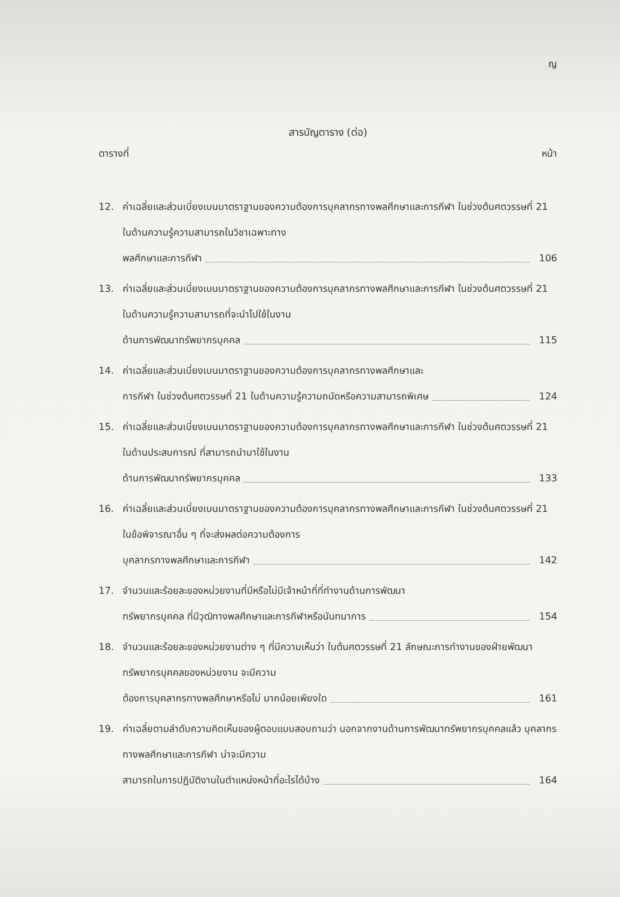ญ
สารบัญตาราง (ต่อ)
ตารางที่ หน้า
12. ค่าเฉลี่ยและส่วนเบี่ยงเบนมาตราฐานของความต้องการบุคลากรทางพลศึกษาและการกีฬา ในช่วงต้นศตวรรษที่ 21 ในด้านความรู้ความสามารถในวิชาเฉพาะทาง
พลศึกษาและการกีฬา 106
13. ค่าเฉลี่ยและส่วนเบี่ยงเบนมาตราฐานของความต้องการบุคลากรทางพลศึกษาและการกีฬา ในช่วงต้นศตวรรษที่ 21 ในด้านความรู้ความสามารถที่จะนำไปใช้ในงาน
ด้านการพัฒนาทรัพยากรบุคคล 115
14. ค่าเฉลี่ยและส่วนเบี่ยงเบนมาตราฐานของความต้องการบุคลากรทางพลศึกษาและ
การกีฬา ในช่วงต้นศตวรรษที่ 21 ในด้านความรู้ความถนัดหรือความสามารถพิเศษ 124
15. ค่าเฉลี่ยและส่วนเบี่ยงเบนมาตราฐานของความต้องการบุคลากรทางพลศึกษาและการกีฬา ในช่วงต้นศตวรรษที่ 21 ในด้านประสบการณ์ ที่สามารถนำมาใช้ในงาน
ด้านการพัฒนาทรัพยากรบุคคล 133
16. ค่าเฉลี่ยและส่วนเบี่ยงเบนมาตราฐานของความต้องการบุคลากรทางพลศึกษาและการกีฬา ในช่วงต้นศตวรรษที่ 21 ในข้อพิจารณาอื่น ๆ ที่จะส่งผลต่อความต้องการ
บุคลากรทางพลศึกษาและการกีฬา 142
17. จำนวนและร้อยละของหน่วยงานที่มีหรือไม่มีเจ้าหน้าที่ที่ทำงานด้านการพัฒนา
ทรัพยากรบุคคล ที่มีวุฒิทางพลศึกษาและการกีฬาหรือนันทนาการ 154
18. จำนวนและร้อยละของหน่วยงานต่าง ๆ ที่มีความเห็นว่า ในต้นศตวรรษที่ 21 ลักษณะการทำงานของฝ่ายพัฒนาทรัพยากรบุคคลของหน่วยงาน จะมีความ
ต้องการบุคลากรทางพลศึกษาหรือไม่ มากน้อยเพียงใด 161
19. ค่าเฉลี่ยตามลำดับความคิดเห็นของผู้ตอบแบบสอบถามว่า นอกจากงานด้านการพัฒนาทรัพยากรบุคคลแล้ว บุคลากรทางพลศึกษาและการกีฬา น่าจะมีความ
สามารถในการปฏิบัติงานในตำแหน่งหน้าที่อะไรได้บ้าง 164